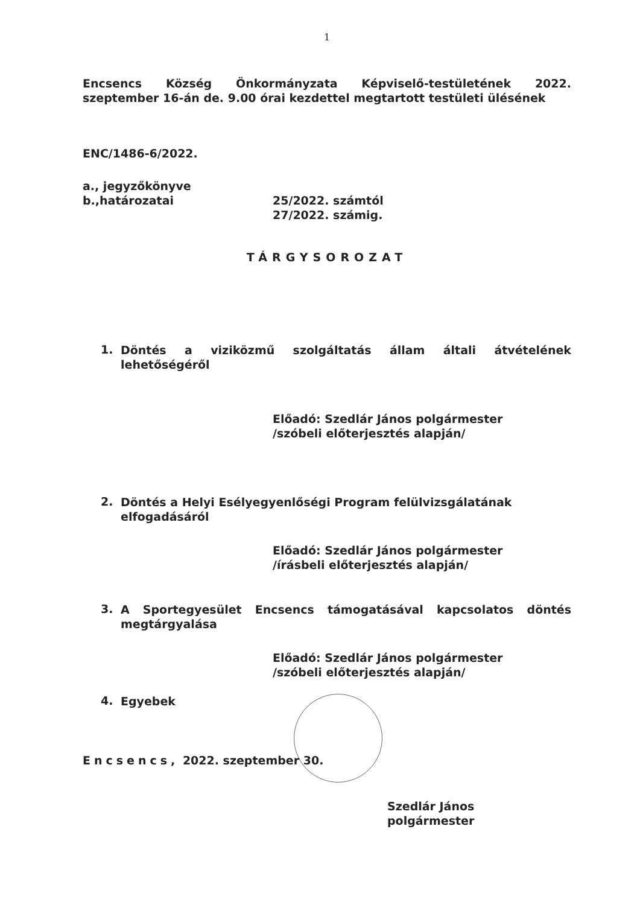1
Encsencs Község Önkormányzata Képviselő-testületének 2022.
szeptember 16-án de. 9.00 órai kezdettel megtartott testületi ülésének
ENC/1486-6/2022.
a., jegyzőkönyve
b.,határozatai 25/2022. számtól
27/2022. számig.
TÁRGYSOROZAT
1.
Döntés a viziközmű szolgáltatás állam általi átvételének
lehetőségéről
Előadó: Szedlár János polgármester
/szóbeli előterjesztés alapján/
2.
Döntés a Helyi Esélyegyenlőségi Program felülvizsgálatának
elfogadásáról
Előadó: Szedlár János polgármester
/írásbeli előterjesztés alapján/
3.
A Sportegyesület Encsencs támogatásával kapcsolatos döntés
megtárgyalása
Előadó: Szedlár János polgármester
/szóbeli előterjesztés alapján/
4.
Egyebek
Encsencs, 2022. szeptember 30.
Szedlár János
polgármester